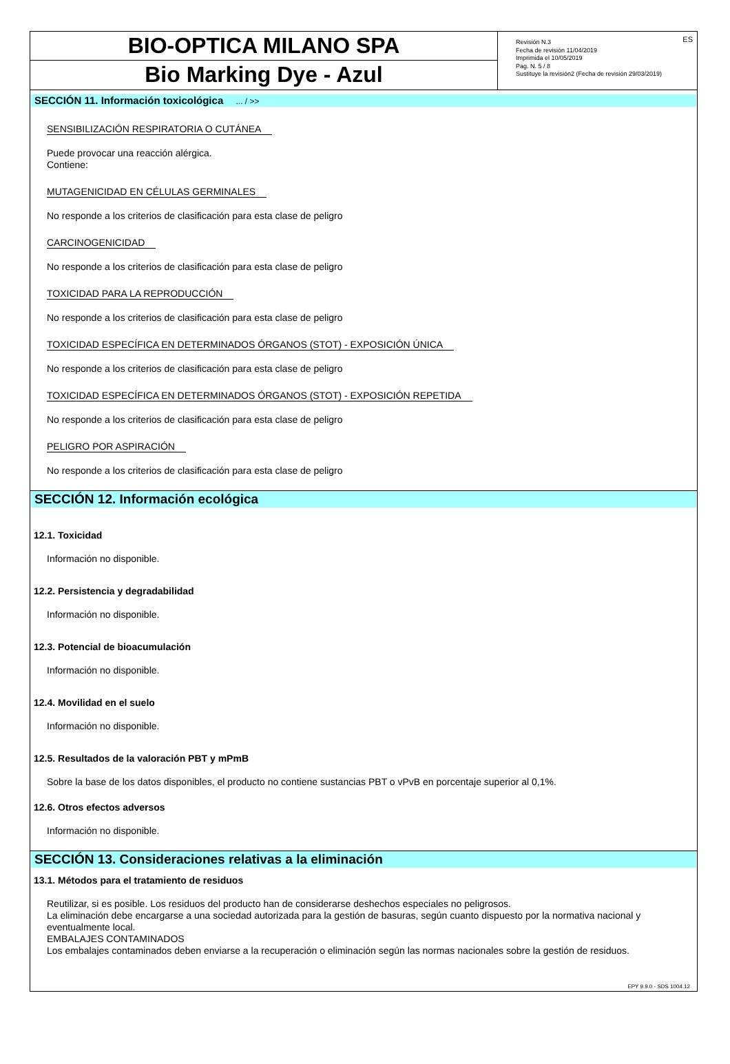BIO-OPTICA MILANO SPA
Bio Marking Dye - Azul
ES Revisión N.3
Fecha de revisión 11/04/2019
Imprimida el 10/05/2019
Pag. N. 5 / 8
Sustituye la revisión2 (Fecha de revisión 29/03/2019)
SECCIÓN 11. Información toxicológica ... / >>
SENSIBILIZACIÓN RESPIRATORIA O CUTÁNEA
Puede provocar una reacción alérgica.
Contiene:
MUTAGENICIDAD EN CÉLULAS GERMINALES
No responde a los criterios de clasificación para esta clase de peligro
CARCINOGENICIDAD
No responde a los criterios de clasificación para esta clase de peligro
TOXICIDAD PARA LA REPRODUCCIÓN
No responde a los criterios de clasificación para esta clase de peligro
TOXICIDAD ESPECÍFICA EN DETERMINADOS ÓRGANOS (STOT) - EXPOSICIÓN ÚNICA
No responde a los criterios de clasificación para esta clase de peligro
TOXICIDAD ESPECÍFICA EN DETERMINADOS ÓRGANOS (STOT) - EXPOSICIÓN REPETIDA
No responde a los criterios de clasificación para esta clase de peligro
PELIGRO POR ASPIRACIÓN
No responde a los criterios de clasificación para esta clase de peligro
SECCIÓN 12. Información ecológica
12.1. Toxicidad
Información no disponible.
12.2. Persistencia y degradabilidad
Información no disponible.
12.3. Potencial de bioacumulación
Información no disponible.
12.4. Movilidad en el suelo
Información no disponible.
12.5. Resultados de la valoración PBT y mPmB
Sobre la base de los datos disponibles, el producto no contiene sustancias PBT o vPvB en porcentaje superior al 0,1%.
12.6. Otros efectos adversos
Información no disponible.
SECCIÓN 13. Consideraciones relativas a la eliminación
13.1. Métodos para el tratamiento de residuos
Reutilizar, si es posible. Los residuos del producto han de considerarse deshechos especiales no peligrosos.
La eliminación debe encargarse a una sociedad autorizada para la gestión de basuras, según cuanto dispuesto por la normativa nacional y eventualmente local.
EMBALAJES CONTAMINADOS
Los embalajes contaminados deben enviarse a la recuperación o eliminación según las normas nacionales sobre la gestión de residuos.
EPY 9.9.0 - SDS 1004.12